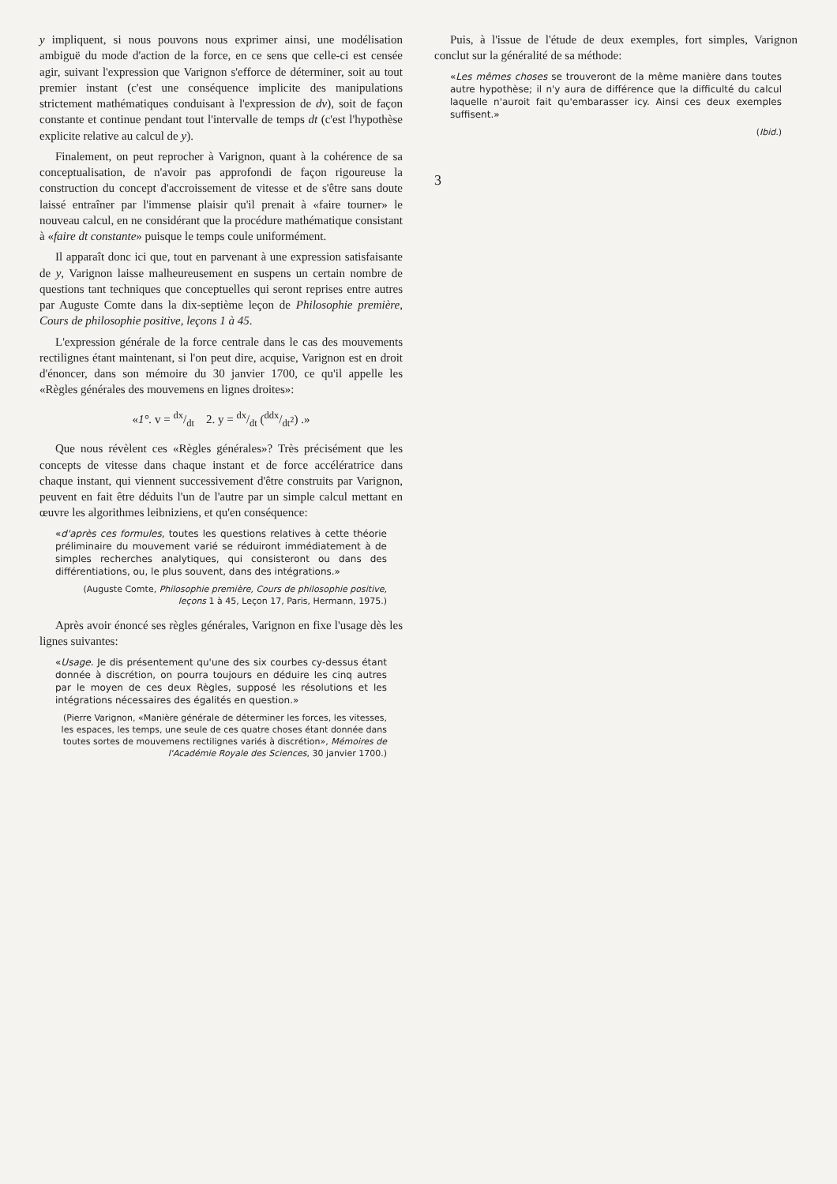y impliquent, si nous pouvons nous exprimer ainsi, une modélisation ambiguë du mode d'action de la force, en ce sens que celle-ci est censée agir, suivant l'expression que Varignon s'efforce de déterminer, soit au tout premier instant (c'est une conséquence implicite des manipulations strictement mathématiques conduisant à l'expression de dv), soit de façon constante et continue pendant tout l'intervalle de temps dt (c'est l'hypothèse explicite relative au calcul de y).
Finalement, on peut reprocher à Varignon, quant à la cohérence de sa conceptualisation, de n'avoir pas approfondi de façon rigoureuse la construction du concept d'accroissement de vitesse et de s'être sans doute laissé entraîner par l'immense plaisir qu'il prenait à «faire tourner» le nouveau calcul, en ne considérant que la procédure mathématique consistant à «faire dt constante» puisque le temps coule uniformément.
Il apparaît donc ici que, tout en parvenant à une expression satisfaisante de y, Varignon laisse malheureusement en suspens un certain nombre de questions tant techniques que conceptuelles qui seront reprises entre autres par Auguste Comte dans la dix-septième leçon de Philosophie première, Cours de philosophie positive, leçons 1 à 45.
L'expression générale de la force centrale dans le cas des mouvements rectilignes étant maintenant, si l'on peut dire, acquise, Varignon est en droit d'énoncer, dans son mémoire du 30 janvier 1700, ce qu'il appelle les «Règles générales des mouvemens en lignes droites»:
«1°. v = dx/dt 2. y = dx/dt (ddx/dt<sup>2</sup>) .»
Que nous révèlent ces «Règles générales»? Très précisément que les concepts de vitesse dans chaque instant et de force accélératrice dans chaque instant, qui viennent successivement d'être construits par Varignon, peuvent en fait être déduits l'un de l'autre par un simple calcul mettant en œuvre les algorithmes leibniziens, et qu'en conséquence:
«d'après ces formules, toutes les questions relatives à cette théorie préliminaire du mouvement varié se réduiront immédiatement à de simples recherches analytiques, qui consisteront ou dans des différentiations, ou, le plus souvent, dans des intégrations.»
(Auguste Comte, Philosophie première, Cours de philosophie positive, leçons 1 à 45, Leçon 17, Paris, Hermann, 1975.)
Après avoir énoncé ses règles générales, Varignon en fixe l'usage dès les lignes suivantes:
«Usage. Je dis présentement qu'une des six courbes cy-dessus étant donnée à discrétion, on pourra toujours en déduire les cinq autres par le moyen de ces deux Règles, supposé les résolutions et les intégrations nécessaires des égalités en question.»
(Pierre Varignon, «Manière générale de déterminer les forces, les vitesses, les espaces, les temps, une seule de ces quatre choses étant donnée dans toutes sortes de mouvemens rectilignes variés à discrétion», Mémoires de l'Académie Royale des Sciences, 30 janvier 1700.)
Puis, à l'issue de l'étude de deux exemples, fort simples, Varignon conclut sur la généralité de sa méthode:
«Les mêmes choses se trouveront de la même manière dans toutes autre hypothèse; il n'y aura de différence que la difficulté du calcul laquelle n'auroit fait qu'embarasser icy. Ainsi ces deux exemples suffisent.»
(Ibid.)
3